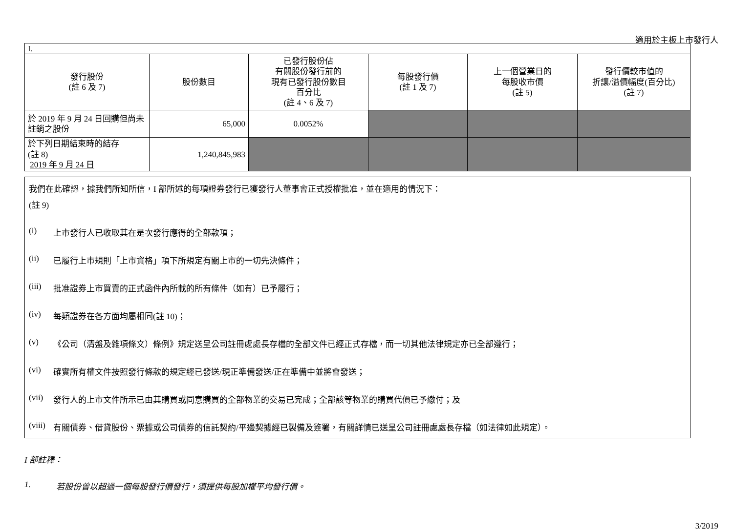適用於主板上市發行人
| I. | | | | | |
| 發行股份 (註 6 及 7) | 股份數目 | 已發行股份佔 有關股份發行前的 現有已發行股份數目 百分比 (註 4、6 及 7) | 每股發行價 (註 1 及 7) | 上一個營業日的 每股收市價 (註 5) | 發行價較市值的 折讓/溢價幅度(百分比) (註 7) |
| 於 2019 年 9 月 24 日回購但尚未註銷之股份 | 65,000 | 0.0052% | | | |
| 於下列日期結束時的結存 (註 8) 2019 年 9 月 24 日 | 1,240,845,983 | | | | |
我們在此確認，據我們所知所信，I 部所述的每項證券發行已獲發行人董事會正式授權批准，並在適用的情況下：
(註 9)
(i) 上市發行人已收取其在是次發行應得的全部款項；
(ii) 已履行上市規則「上市資格」項下所規定有關上市的一切先決條件；
(iii) 批准證券上市買賣的正式函件內所載的所有條件（如有）已予履行；
(iv) 每類證券在各方面均屬相同(註 10)；
(v) 《公司（清盤及雜項條文）條例》規定送呈公司註冊處處長存檔的全部文件已經正式存檔，而一切其他法律規定亦已全部遵行；
(vi) 確實所有權文件按照發行條款的規定經已發送/現正準備發送/正在準備中並將會發送；
(vii) 發行人的上市文件所示已由其購買或同意購買的全部物業的交易已完成；全部該等物業的購買代價已予繳付；及
(viii) 有關債券、借貸股份、票據或公司債券的信託契約/平邊契據經已製備及簽署，有關詳情已送呈公司註冊處處長存檔（如法律如此規定）。
I 部註釋：
1. 若股份曾以超過一個每股發行價發行，須提供每股加權平均發行價。
3/2019